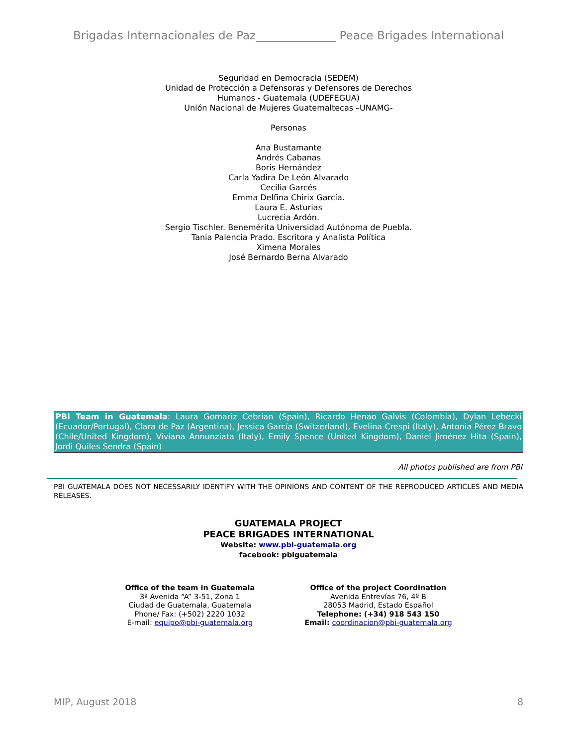Brigadas Internacionales de Paz______________ Peace Brigades International
Seguridad en Democracia (SEDEM)
Unidad de Protección a Defensoras y Defensores de Derechos
Humanos - Guatemala (UDEFEGUA)
Unión Nacional de Mujeres Guatemaltecas –UNAMG-
Personas
Ana Bustamante
Andrés Cabanas
Boris Hernández
Carla Yadira De León Alvarado
Cecilia Garcés
Emma Delfina Chirix García.
Laura E. Asturias
Lucrecia Ardón.
Sergio Tischler. Benemérita Universidad Autónoma de Puebla.
Tania Palencia Prado. Escritora y Analista Política
Ximena Morales
José Bernardo Berna Alvarado
PBI Team in Guatemala: Laura Gomariz Cebrian (Spain), Ricardo Henao Galvis (Colombia), Dylan Lebecki (Ecuador/Portugal), Clara de Paz (Argentina), Jessica García (Switzerland), Evelina Crespi (Italy), Antonia Pérez Bravo (Chile/United Kingdom), Viviana Annunziata (Italy), Emily Spence (United Kingdom), Daniel Jiménez Hita (Spain), Jordi Quiles Sendra (Spain)
All photos published are from PBI
PBI GUATEMALA DOES NOT NECESSARILY IDENTIFY WITH THE OPINIONS AND CONTENT OF THE REPRODUCED ARTICLES AND MEDIA RELEASES.
GUATEMALA PROJECT
PEACE BRIGADES INTERNATIONAL
Website: www.pbi-guatemala.org
facebook: pbiguatemala
Office of the team in Guatemala
3ª Avenida “A” 3-51, Zona 1
Ciudad de Guatemala, Guatemala
Phone/ Fax: (+502) 2220 1032
E-mail: equipo@pbi-guatemala.org
Office of the project Coordination
Avenida Entrevías 76, 4º B
28053 Madrid, Estado Español
Telephone: (+34) 918 543 150
Email: coordinacion@pbi-guatemala.org
MIP, August 2018 8